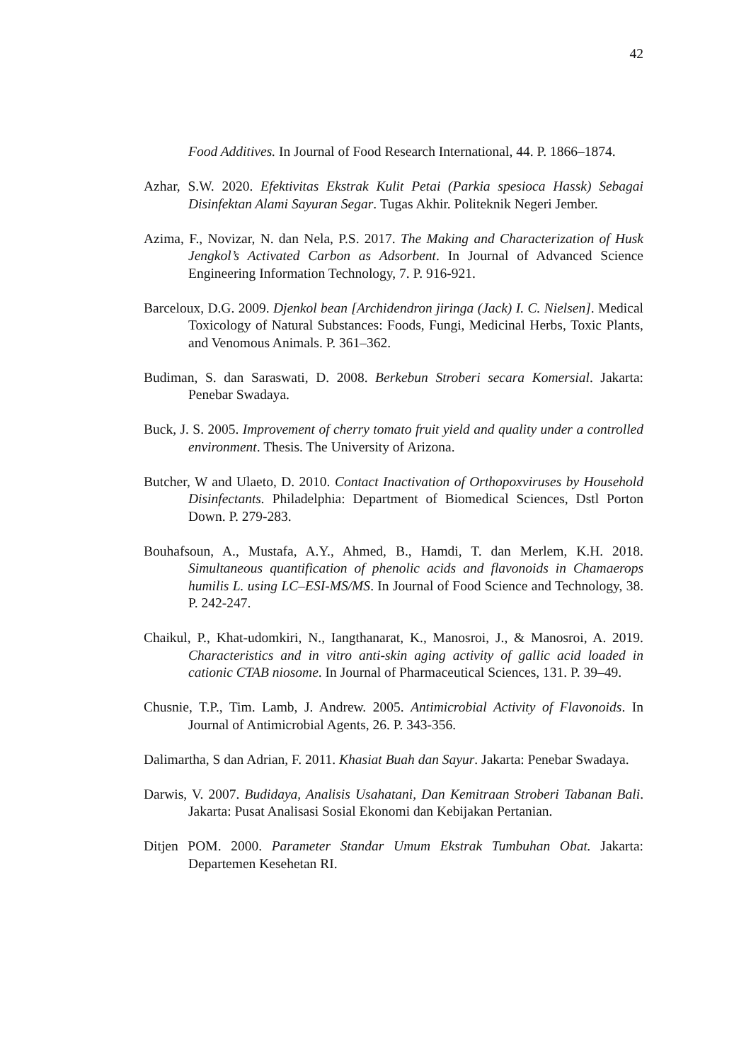42
Food Additives. In Journal of Food Research International, 44. P. 1866–1874.
Azhar, S.W. 2020. Efektivitas Ekstrak Kulit Petai (Parkia spesioca Hassk) Sebagai Disinfektan Alami Sayuran Segar. Tugas Akhir. Politeknik Negeri Jember.
Azima, F., Novizar, N. dan Nela, P.S. 2017. The Making and Characterization of Husk Jengkol’s Activated Carbon as Adsorbent. In Journal of Advanced Science Engineering Information Technology, 7. P. 916-921.
Barceloux, D.G. 2009. Djenkol bean [Archidendron jiringa (Jack) I. C. Nielsen]. Medical Toxicology of Natural Substances: Foods, Fungi, Medicinal Herbs, Toxic Plants, and Venomous Animals. P. 361–362.
Budiman, S. dan Saraswati, D. 2008. Berkebun Stroberi secara Komersial. Jakarta: Penebar Swadaya.
Buck, J. S. 2005. Improvement of cherry tomato fruit yield and quality under a controlled environment. Thesis. The University of Arizona.
Butcher, W and Ulaeto, D. 2010. Contact Inactivation of Orthopoxviruses by Household Disinfectants. Philadelphia: Department of Biomedical Sciences, Dstl Porton Down. P. 279-283.
Bouhafsoun, A., Mustafa, A.Y., Ahmed, B., Hamdi, T. dan Merlem, K.H. 2018. Simultaneous quantification of phenolic acids and flavonoids in Chamaerops humilis L. using LC–ESI-MS/MS. In Journal of Food Science and Technology, 38. P. 242-247.
Chaikul, P., Khat-udomkiri, N., Iangthanarat, K., Manosroi, J., & Manosroi, A. 2019. Characteristics and in vitro anti-skin aging activity of gallic acid loaded in cationic CTAB niosome. In Journal of Pharmaceutical Sciences, 131. P. 39–49.
Chusnie, T.P., Tim. Lamb, J. Andrew. 2005. Antimicrobial Activity of Flavonoids. In Journal of Antimicrobial Agents, 26. P. 343-356.
Dalimartha, S dan Adrian, F. 2011. Khasiat Buah dan Sayur. Jakarta: Penebar Swadaya.
Darwis, V. 2007. Budidaya, Analisis Usahatani, Dan Kemitraan Stroberi Tabanan Bali. Jakarta: Pusat Analisasi Sosial Ekonomi dan Kebijakan Pertanian.
Ditjen POM. 2000. Parameter Standar Umum Ekstrak Tumbuhan Obat. Jakarta: Departemen Kesehetan RI.